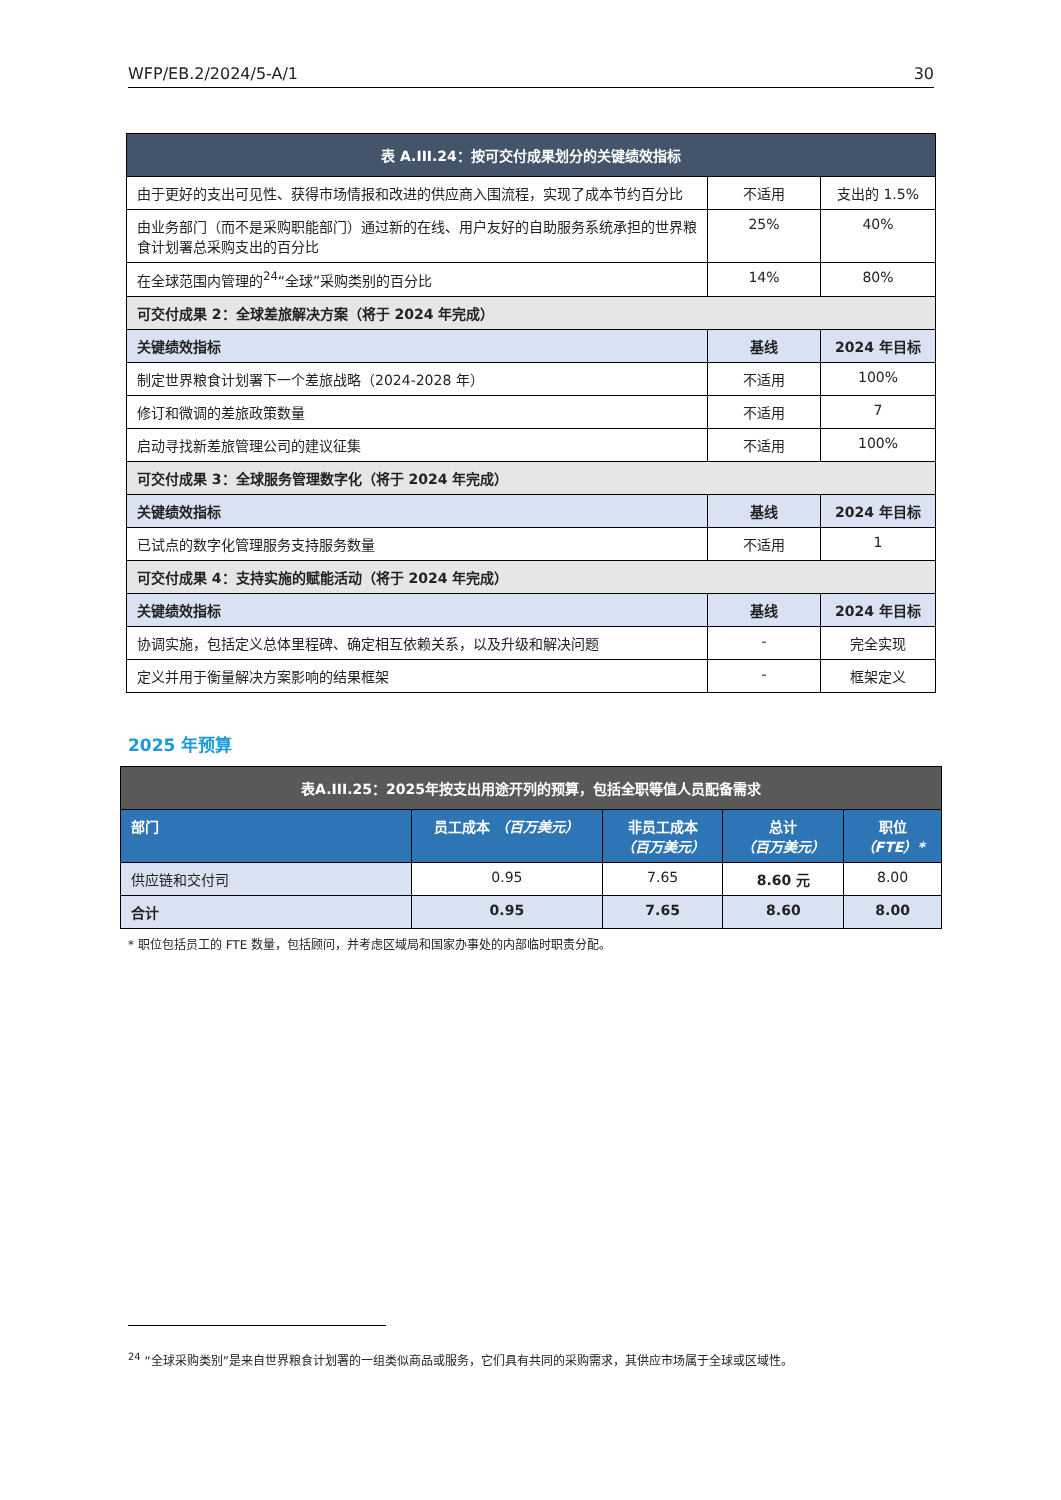WFP/EB.2/2024/5-A/1 30
| 表 A.III.24：按可交付成果划分的关键绩效指标 | | |
| --- | --- | --- |
| 由于更好的支出可见性、获得市场情报和改进的供应商入围流程，实现了成本节约百分比 | 不适用 | 支出的 1.5% |
| 由业务部门（而不是采购职能部门）通过新的在线、用户友好的自助服务系统承担的世界粮食计划署总采购支出的百分比 | 25% | 40% |
| 在全球范围内管理的<sup>24</sup>“全球”采购类别的百分比 | 14% | 80% |
| 可交付成果 2：全球差旅解决方案（将于 2024 年完成） | | |
| 关键绩效指标 | 基线 | 2024 年目标 |
| 制定世界粮食计划署下一个差旅战略（2024-2028 年） | 不适用 | 100% |
| 修订和微调的差旅政策数量 | 不适用 | 7 |
| 启动寻找新差旅管理公司的建议征集 | 不适用 | 100% |
| 可交付成果 3：全球服务管理数字化（将于 2024 年完成） | | |
| 关键绩效指标 | 基线 | 2024 年目标 |
| 已试点的数字化管理服务支持服务数量 | 不适用 | 1 |
| 可交付成果 4：支持实施的赋能活动（将于 2024 年完成） | | |
| 关键绩效指标 | 基线 | 2024 年目标 |
| 协调实施，包括定义总体里程碑、确定相互依赖关系，以及升级和解决问题 | - | 完全实现 |
| 定义并用于衡量解决方案影响的结果框架 | - | 框架定义 |
2025 年预算
| 表A.III.25：2025年按支出用途开列的预算，包括全职等值人员配备需求 | | | | |
| --- | --- | --- | --- | --- |
| 部门 | 员工成本 （百万美元） | 非员工成本 （百万美元） | 总计 （百万美元） | 职位 （FTE）* |
| 供应链和交付司 | 0.95 | 7.65 | 8.60 元 | 8.00 |
| 合计 | 0.95 | 7.65 | 8.60 | 8.00 |
* 职位包括员工的 FTE 数量，包括顾问，并考虑区域局和国家办事处的内部临时职责分配。
<sup>24</sup> “全球采购类别”是来自世界粮食计划署的一组类似商品或服务，它们具有共同的采购需求，其供应市场属于全球或区域性。